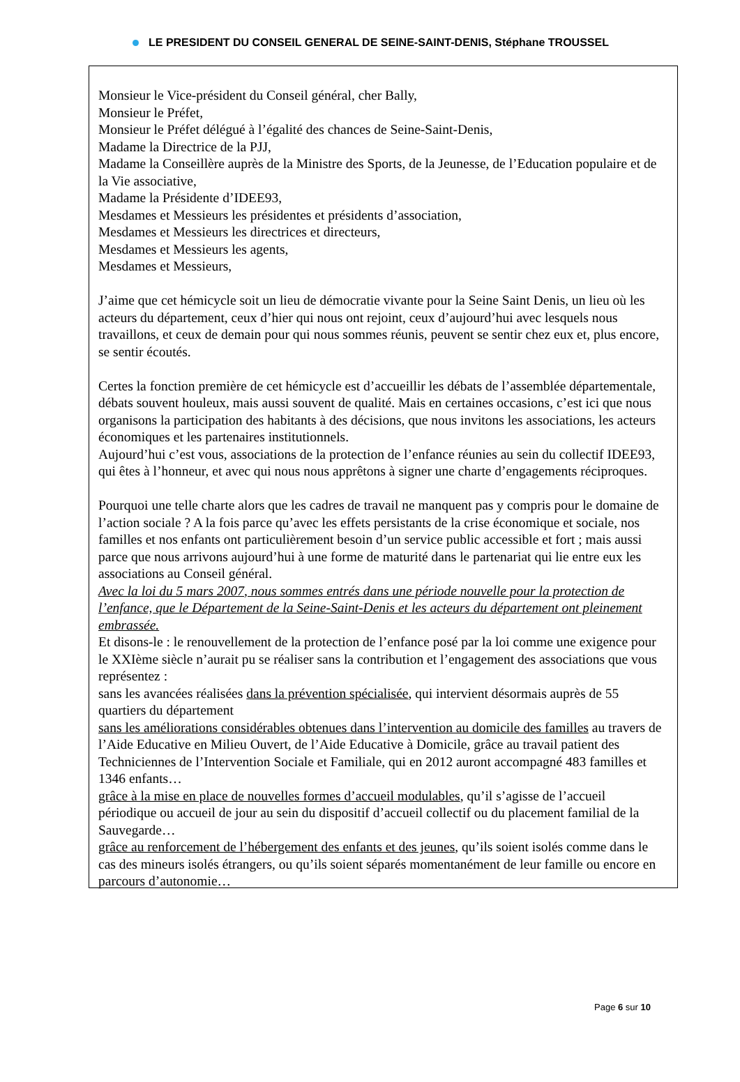LE PRESIDENT DU CONSEIL GENERAL DE SEINE-SAINT-DENIS, Stéphane TROUSSEL
Monsieur le Vice-président du Conseil général, cher Bally,
Monsieur le Préfet,
Monsieur le Préfet délégué à l’égalité des chances de Seine-Saint-Denis,
Madame la Directrice de la PJJ,
Madame la Conseillère auprès de la Ministre des Sports, de la Jeunesse, de l’Education populaire et de la Vie associative,
Madame la Présidente d’IDEE93,
Mesdames et Messieurs les présidentes et présidents d’association,
Mesdames et Messieurs les directrices et directeurs,
Mesdames et Messieurs les agents,
Mesdames et Messieurs,
J’aime que cet hémicycle soit un lieu de démocratie vivante pour la Seine Saint Denis, un lieu où les acteurs du département, ceux d’hier qui nous ont rejoint, ceux d’aujourd’hui avec lesquels nous travaillons, et ceux de demain pour qui nous sommes réunis, peuvent se sentir chez eux et, plus encore, se sentir écoutés.
Certes la fonction première de cet hémicycle est d’accueillir les débats de l’assemblée départementale, débats souvent houleux, mais aussi souvent de qualité. Mais en certaines occasions, c’est ici que nous organisons la participation des habitants à des décisions, que nous invitons les associations, les acteurs économiques et les partenaires institutionnels.
Aujourd’hui c’est vous, associations de la protection de l’enfance réunies au sein du collectif IDEE93, qui êtes à l’honneur, et avec qui nous nous apprêtons à signer une charte d’engagements réciproques.
Pourquoi une telle charte alors que les cadres de travail ne manquent pas y compris pour le domaine de l’action sociale ? A la fois parce qu’avec les effets persistants de la crise économique et sociale, nos familles et nos enfants ont particulièrement besoin d’un service public accessible et fort ; mais aussi parce que nous arrivons aujourd’hui à une forme de maturité dans le partenariat qui lie entre eux les associations au Conseil général.
Avec la loi du 5 mars 2007, nous sommes entrés dans une période nouvelle pour la protection de l’enfance, que le Département de la Seine-Saint-Denis et les acteurs du département ont pleinement embrassée.
Et disons-le : le renouvellement de la protection de l’enfance posé par la loi comme une exigence pour le XXIème siècle n’aurait pu se réaliser sans la contribution et l’engagement des associations que vous représentez :
sans les avancées réalisées dans la prévention spécialisée, qui intervient désormais auprès de 55 quartiers du département
sans les améliorations considérables obtenues dans l’intervention au domicile des familles au travers de l’Aide Educative en Milieu Ouvert, de l’Aide Educative à Domicile, grâce au travail patient des Techniciennes de l’Intervention Sociale et Familiale, qui en 2012 auront accompagné 483 familles et 1346 enfants…
grâce à la mise en place de nouvelles formes d’accueil modulables, qu’il s’agisse de l’accueil périodique ou accueil de jour au sein du dispositif d’accueil collectif ou du placement familial de la Sauvegarde…
grâce au renforcement de l’hébergement des enfants et des jeunes, qu’ils soient isolés comme dans le cas des mineurs isolés étrangers, ou qu’ils soient séparés momentanément de leur famille ou encore en parcours d’autonomie…
Page 6 sur 10